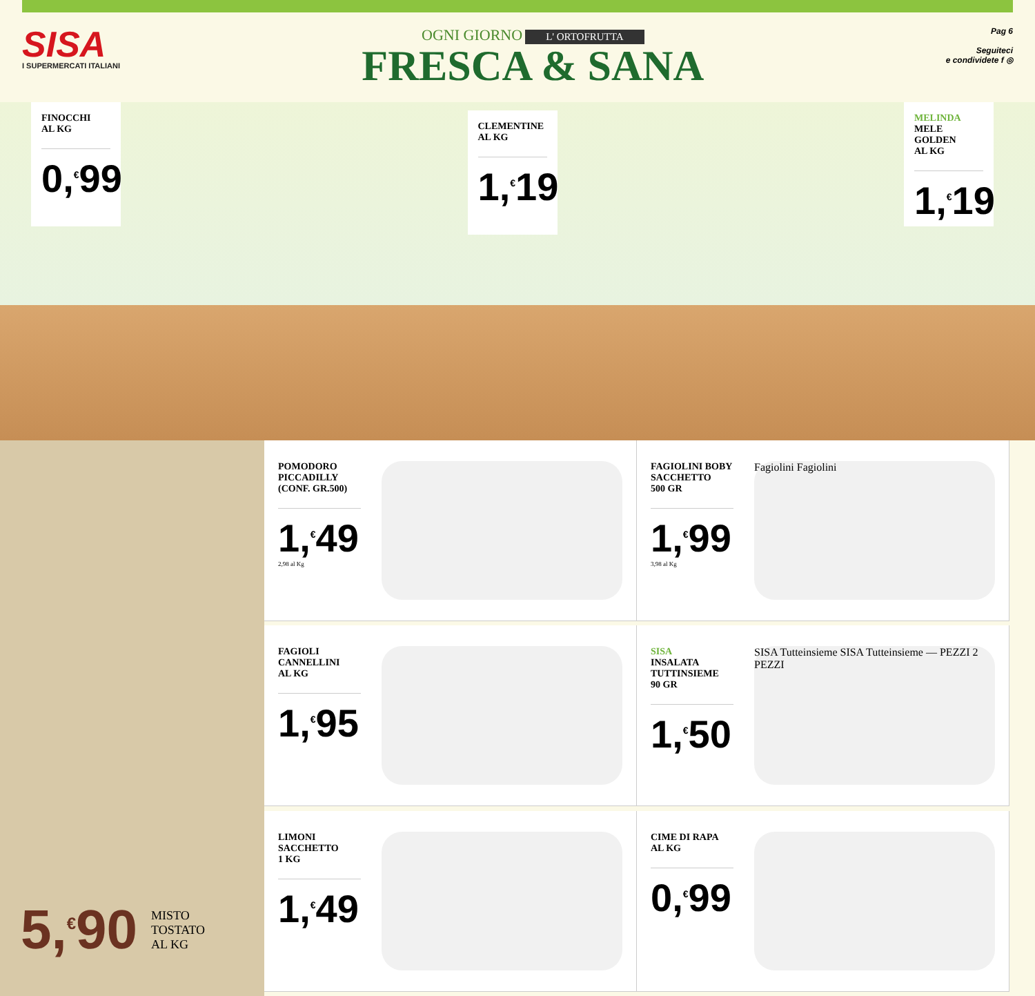SISA
I SUPERMERCATI ITALIANI
OGNI GIORNO L' ORTOFRUTTA
FRESCA & SANA
Pag 6
Seguiteci
e condividete f ◎
FINOCCHI
AL KG
0,<sup>€</sup>99
CLEMENTINE
AL KG
1,<sup>€</sup>19
MELINDA
MELE
GOLDEN
AL KG
1,<sup>€</sup>19
5,<sup>€</sup>90 MISTO
TOSTATO
AL KG
POMODORO
PICCADILLY
(CONF. GR.500)
1,<sup>€</sup>49
2,98 al Kg
FAGIOLINI BOBY
SACCHETTO
500 GR
1,<sup>€</sup>99
3,98 al Kg
Fagiolini Fagiolini
FAGIOLI
CANNELLINI
AL KG
1,<sup>€</sup>95
SISA
INSALATA
TUTTINSIEME
90 GR
1,<sup>€</sup>50
SISA Tutteinsieme SISA Tutteinsieme — PEZZI 2 PEZZI
LIMONI
SACCHETTO
1 KG
1,<sup>€</sup>49
CIME DI RAPA
AL KG
0,<sup>€</sup>99